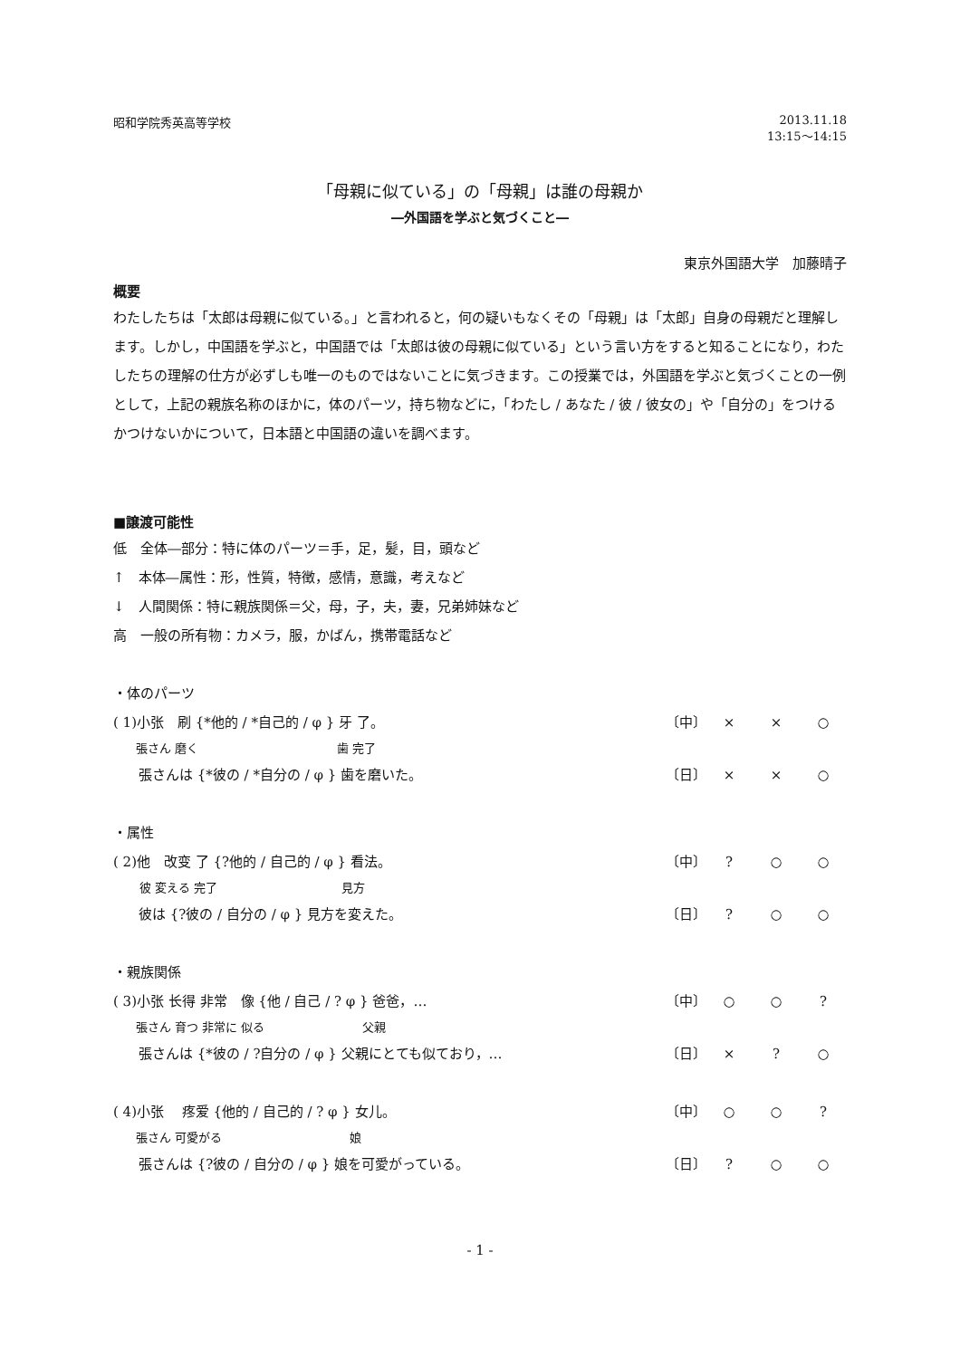昭和学院秀英高等学校 2013.11.18
13:15～14:15
「母親に似ている」の「母親」は誰の母親か
―外国語を学ぶと気づくこと―
東京外国語大学　加藤晴子
概要
わたしたちは「太郎は母親に似ている。」と言われると，何の疑いもなくその「母親」は「太郎」自身の母親だと理解します。しかし，中国語を学ぶと，中国語では「太郎は彼の母親に似ている」という言い方をすると知ることになり，わたしたちの理解の仕方が必ずしも唯一のものではないことに気づきます。この授業では，外国語を学ぶと気づくことの一例として，上記の親族名称のほかに，体のパーツ，持ち物などに，「わたし / あなた / 彼 / 彼女の」や「自分の」をつけるかつけないかについて，日本語と中国語の違いを調べます。
■譲渡可能性
低　全体―部分：特に体のパーツ＝手，足，髪，目，頭など
↑　本体―属性：形，性質，特徴，感情，意識，考えなど
↓　人間関係：特に親族関係＝父，母，子，夫，妻，兄弟姉妹など
高　一般の所有物：カメラ，服，かばん，携帯電話など
・体のパーツ
( 1)小张　刷 {*他的 / *自己的 / φ } 牙 了。
〔中〕 × × ○
張さん 磨く 歯 完了
張さんは {*彼の / *自分の / φ } 歯を磨いた。
〔日〕 × × ○
・属性
( 2)他　改变 了 {?他的 / 自己的 / φ } 看法。
〔中〕? ○ ○
彼 変える 完了 見方
彼は {?彼の / 自分の / φ } 見方を変えた。
〔日〕? ○ ○
・親族関係
( 3)小张 长得 非常　像 {他 / 自己 / ? φ } 爸爸，…
〔中〕 ○ ○?
張さん 育つ 非常に 似る 父親
張さんは {*彼の / ?自分の / φ } 父親にとても似ており，…
〔日〕 ×? ○
( 4)小张　 疼爱 {他的 / 自己的 / ? φ } 女儿。
〔中〕 ○ ○?
張さん 可愛がる 娘
張さんは {?彼の / 自分の / φ } 娘を可愛がっている。
〔日〕? ○ ○
- 1 -